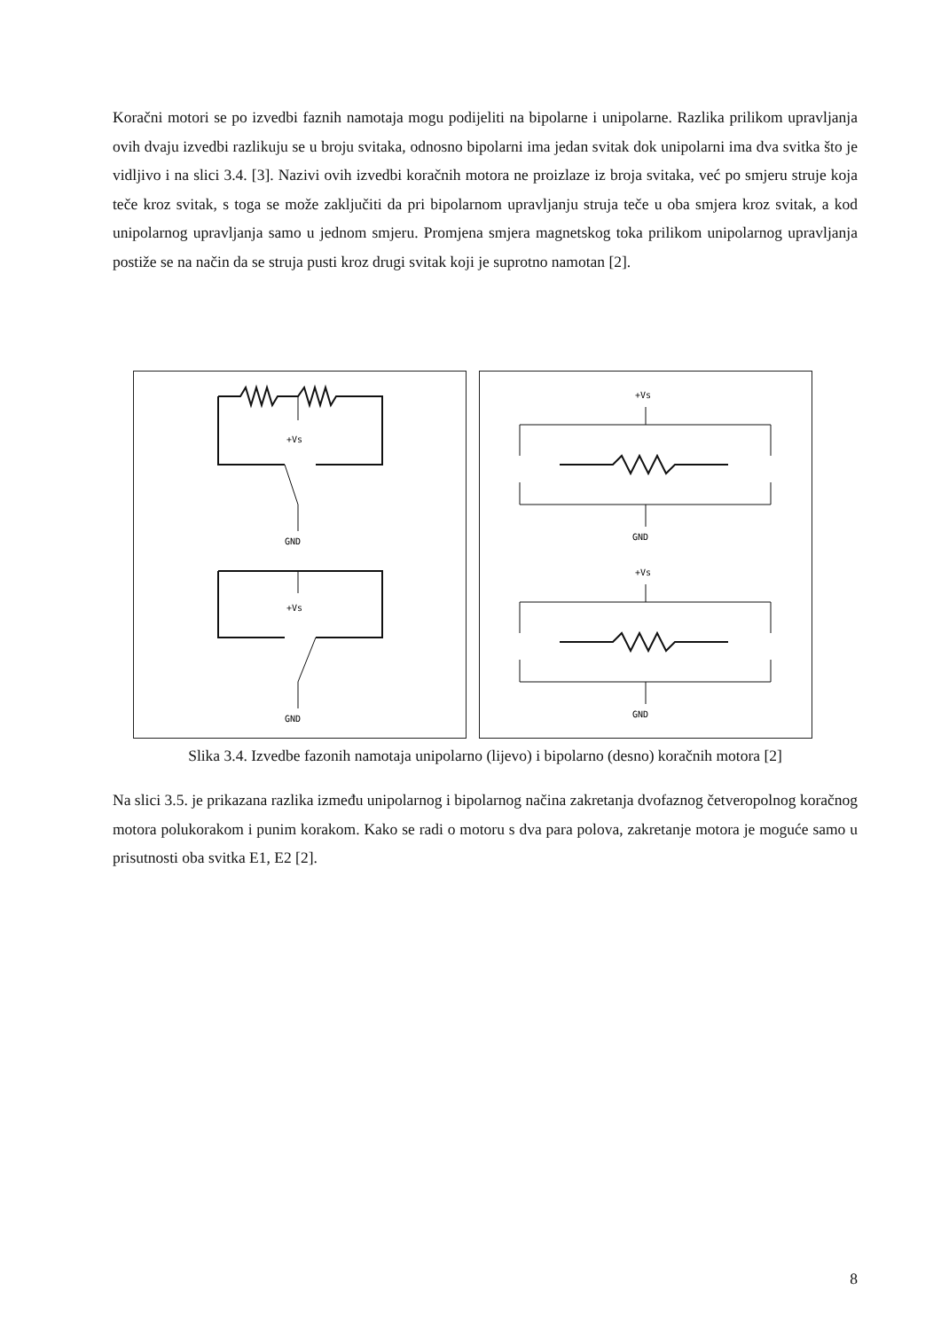Koračni motori se po izvedbi faznih namotaja mogu podijeliti na bipolarne i unipolarne. Razlika prilikom upravljanja ovih dvaju izvedbi razlikuju se u broju svitaka, odnosno bipolarni ima jedan svitak dok unipolarni ima dva svitka što je vidljivo i na slici 3.4. [3]. Nazivi ovih izvedbi koračnih motora ne proizlaze iz broja svitaka, već po smjeru struje koja teče kroz svitak, s toga se može zaključiti da pri bipolarnom upravljanju struja teče u oba smjera kroz svitak, a kod unipolarnog upravljanja samo u jednom smjeru. Promjena smjera magnetskog toka prilikom unipolarnog upravljanja postiže se na način da se struja pusti kroz drugi svitak koji je suprotno namotan [2].
+Vs
GND
+Vs
GND
+Vs
GND
+Vs
GND
Slika 3.4. Izvedbe fazonih namotaja unipolarno (lijevo) i bipolarno (desno) koračnih motora [2]
Na slici 3.5. je prikazana razlika između unipolarnog i bipolarnog načina zakretanja dvofaznog četveropolnog koračnog motora polukorakom i punim korakom. Kako se radi o motoru s dva para polova, zakretanje motora je moguće samo u prisutnosti oba svitka E1, E2 [2].
8